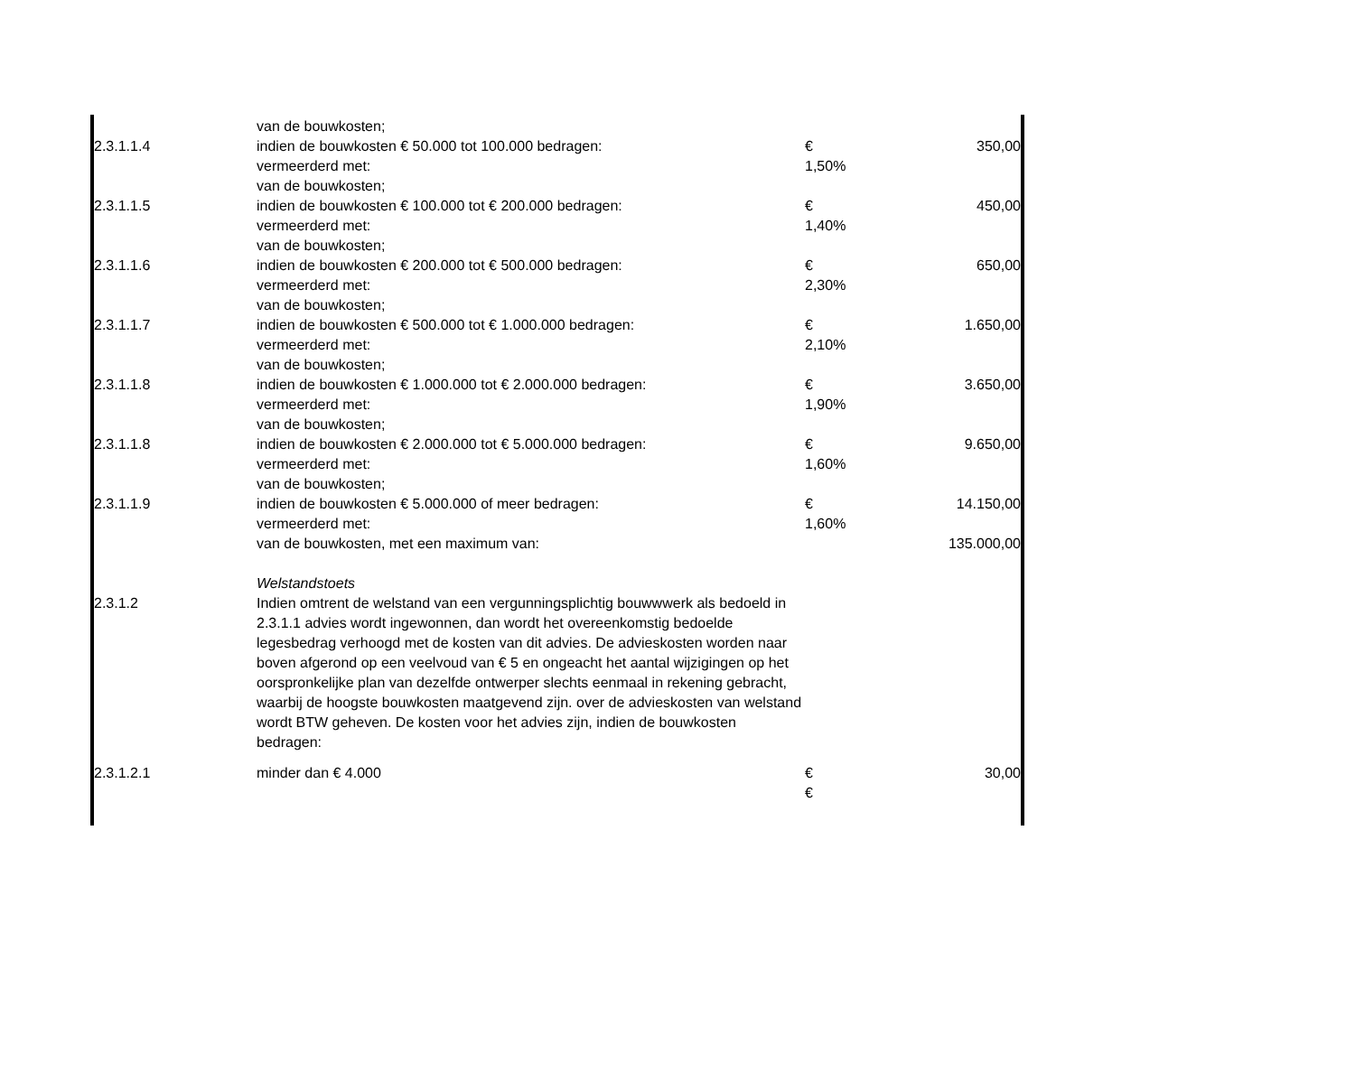| | van de bouwkosten; | | |
| 2.3.1.1.4 | indien de bouwkosten € 50.000 tot 100.000 bedragen: | € | 350,00 |
| | vermeerderd met: | 1,50% | |
| | van de bouwkosten; | | |
| 2.3.1.1.5 | indien de bouwkosten € 100.000 tot € 200.000 bedragen: | € | 450,00 |
| | vermeerderd met: | 1,40% | |
| | van de bouwkosten; | | |
| 2.3.1.1.6 | indien de bouwkosten € 200.000 tot € 500.000 bedragen: | € | 650,00 |
| | vermeerderd met: | 2,30% | |
| | van de bouwkosten; | | |
| 2.3.1.1.7 | indien de bouwkosten € 500.000 tot € 1.000.000 bedragen: | € | 1.650,00 |
| | vermeerderd met: | 2,10% | |
| | van de bouwkosten; | | |
| 2.3.1.1.8 | indien de bouwkosten € 1.000.000 tot € 2.000.000 bedragen: | € | 3.650,00 |
| | vermeerderd met: | 1,90% | |
| | van de bouwkosten; | | |
| 2.3.1.1.8 | indien de bouwkosten € 2.000.000 tot € 5.000.000 bedragen: | € | 9.650,00 |
| | vermeerderd met: | 1,60% | |
| | van de bouwkosten; | | |
| 2.3.1.1.9 | indien de bouwkosten € 5.000.000 of meer bedragen: | € | 14.150,00 |
| | vermeerderd met: | 1,60% | |
| | van de bouwkosten, met een maximum van: | | 135.000,00 |
| | Welstandstoets | | |
| 2.3.1.2 | Indien omtrent de welstand van een vergunningsplichtig bouwwwerk als bedoeld in 2.3.1.1 advies wordt ingewonnen, dan wordt het overeenkomstig bedoelde legesbedrag verhoogd met de kosten van dit advies. De advieskosten worden naar boven afgerond op een veelvoud van € 5 en ongeacht het aantal wijzigingen op het oorspronkelijke plan van dezelfde ontwerper slechts eenmaal in rekening gebracht, waarbij de hoogste bouwkosten maatgevend zijn. over de advieskosten van welstand wordt BTW geheven. De kosten voor het advies zijn, indien de bouwkosten bedragen: | | |
| 2.3.1.2.1 | minder dan € 4.000 | € | 30,00 |
| | | € | |